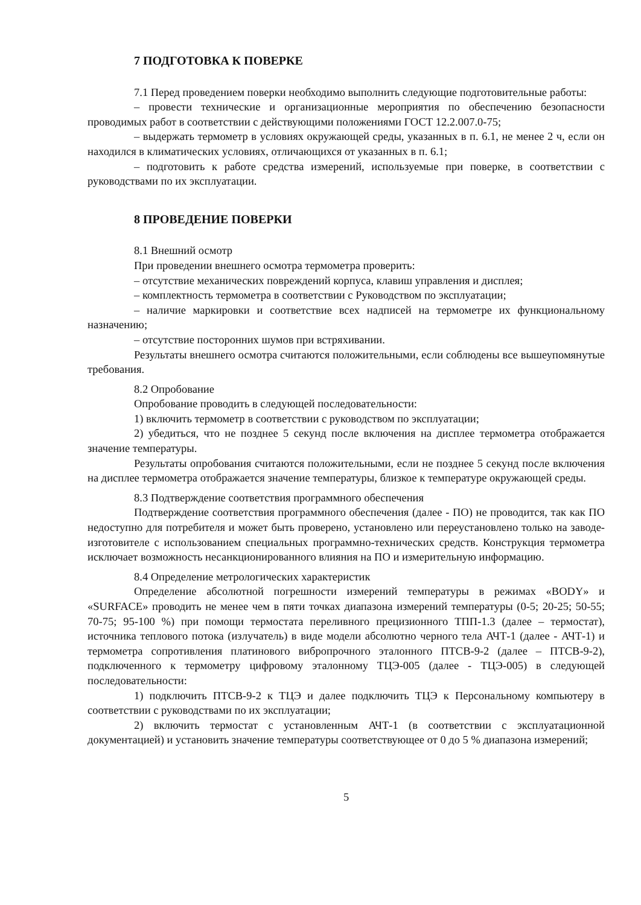7 ПОДГОТОВКА К ПОВЕРКЕ
7.1 Перед проведением поверки необходимо выполнить следующие подготовительные работы:
– провести технические и организационные мероприятия по обеспечению безопасности проводимых работ в соответствии с действующими положениями ГОСТ 12.2.007.0-75;
– выдержать термометр в условиях окружающей среды, указанных в п. 6.1, не менее 2 ч, если он находился в климатических условиях, отличающихся от указанных в п. 6.1;
– подготовить к работе средства измерений, используемые при поверке, в соответствии с руководствами по их эксплуатации.
8 ПРОВЕДЕНИЕ ПОВЕРКИ
8.1 Внешний осмотр
При проведении внешнего осмотра термометра проверить:
– отсутствие механических повреждений корпуса, клавиш управления и дисплея;
– комплектность термометра в соответствии с Руководством по эксплуатации;
– наличие маркировки и соответствие всех надписей на термометре их функциональному назначению;
– отсутствие посторонних шумов при встряхивании.
Результаты внешнего осмотра считаются положительными, если соблюдены все вышеупомянутые требования.
8.2 Опробование
Опробование проводить в следующей последовательности:
1) включить термометр в соответствии с руководством по эксплуатации;
2) убедиться, что не позднее 5 секунд после включения на дисплее термометра отображается значение температуры.
Результаты опробования считаются положительными, если не позднее 5 секунд после включения на дисплее термометра отображается значение температуры, близкое к температуре окружающей среды.
8.3 Подтверждение соответствия программного обеспечения
Подтверждение соответствия программного обеспечения (далее - ПО) не проводится, так как ПО недоступно для потребителя и может быть проверено, установлено или переустановлено только на заводе-изготовителе с использованием специальных программно-технических средств. Конструкция термометра исключает возможность несанкционированного влияния на ПО и измерительную информацию.
8.4 Определение метрологических характеристик
Определение абсолютной погрешности измерений температуры в режимах «BODY» и «SURFACE» проводить не менее чем в пяти точках диапазона измерений температуры (0-5; 20-25; 50-55; 70-75; 95-100 %) при помощи термостата переливного прецизионного ТПП-1.3 (далее – термостат), источника теплового потока (излучатель) в виде модели абсолютно черного тела АЧТ-1 (далее - АЧТ-1) и термометра сопротивления платинового вибропрочного эталонного ПТСВ-9-2 (далее – ПТСВ-9-2), подключенного к термометру цифровому эталонному ТЦЭ-005 (далее - ТЦЭ-005) в следующей последовательности:
1) подключить ПТСВ-9-2 к ТЦЭ и далее подключить ТЦЭ к Персональному компьютеру в соответствии с руководствами по их эксплуатации;
2) включить термостат с установленным АЧТ-1 (в соответствии с эксплуатационной документацией) и установить значение температуры соответствующее от 0 до 5 % диапазона измерений;
5